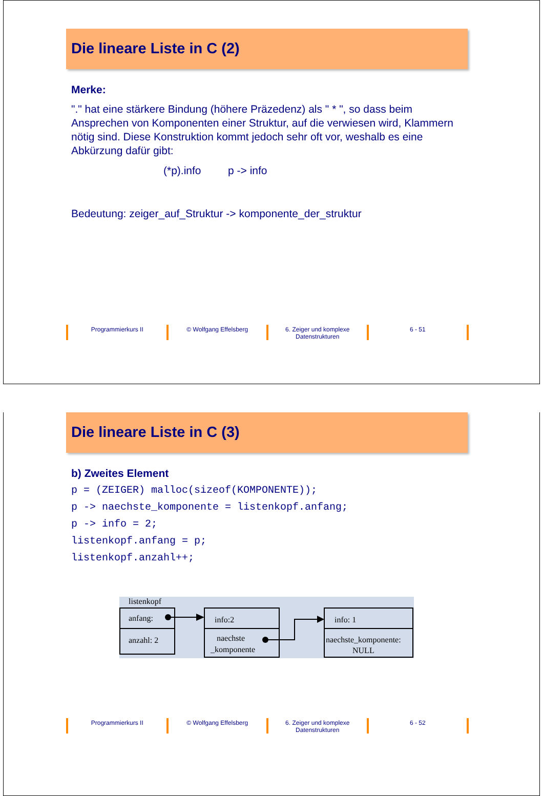Die lineare Liste in C (2)
Merke:
"." hat eine stärkere Bindung (höhere Präzedenz) als " * ", so dass beim Ansprechen von Komponenten einer Struktur, auf die verwiesen wird, Klammern nötig sind. Diese Konstruktion kommt jedoch sehr oft vor, weshalb es eine Abkürzung dafür gibt:
(*p).info p -> info
Bedeutung: zeiger_auf_Struktur -> komponente_der_struktur
Programmierkurs II © Wolfgang Effelsberg 6. Zeiger und komplexe
Datenstrukturen
6 - 51
Die lineare Liste in C (3)
b) Zweites Element
p = (ZEIGER) malloc(sizeof(KOMPONENTE));
p -> naechste_komponente = listenkopf.anfang;
p -> info = 2;
listenkopf.anfang = p;
listenkopf.anzahl++;
listenkopf
anfang:
anzahl: 2
info:2
naechste
_komponente
info: 1
naechste_komponente:
NULL
Programmierkurs II © Wolfgang Effelsberg 6. Zeiger und komplexe
Datenstrukturen
6 - 52